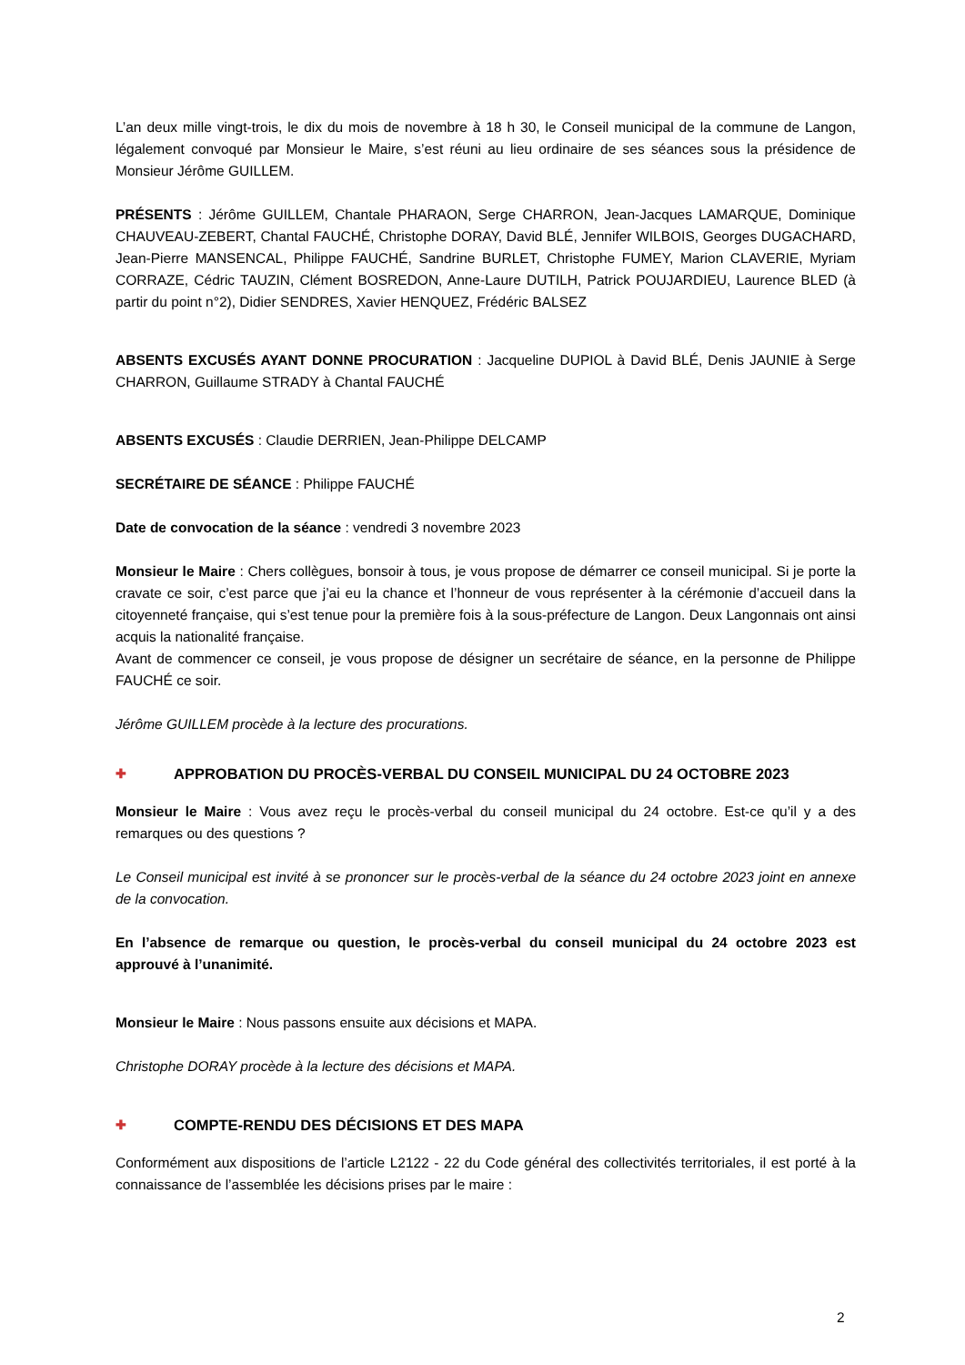L’an deux mille vingt-trois, le dix du mois de novembre à 18 h 30, le Conseil municipal de la commune de Langon, légalement convoqué par Monsieur le Maire, s’est réuni au lieu ordinaire de ses séances sous la présidence de Monsieur Jérôme GUILLEM.
PRÉSENTS : Jérôme GUILLEM, Chantale PHARAON, Serge CHARRON, Jean-Jacques LAMARQUE, Dominique CHAUVEAU-ZEBERT, Chantal FAUCHÉ, Christophe DORAY, David BLÉ, Jennifer WILBOIS, Georges DUGACHARD, Jean-Pierre MANSENCAL, Philippe FAUCHÉ, Sandrine BURLET, Christophe FUMEY, Marion CLAVERIE, Myriam CORRAZE, Cédric TAUZIN, Clément BOSREDON, Anne-Laure DUTILH, Patrick POUJARDIEU, Laurence BLED (à partir du point n°2), Didier SENDRES, Xavier HENQUEZ, Frédéric BALSEZ
ABSENTS EXCUSÉS AYANT DONNE PROCURATION : Jacqueline DUPIOL à David BLÉ, Denis JAUNIE à Serge CHARRON, Guillaume STRADY à Chantal FAUCHÉ
ABSENTS EXCUSÉS : Claudie DERRIEN, Jean-Philippe DELCAMP
SECRÉTAIRE DE SÉANCE : Philippe FAUCHÉ
Date de convocation de la séance : vendredi 3 novembre 2023
Monsieur le Maire : Chers collègues, bonsoir à tous, je vous propose de démarrer ce conseil municipal. Si je porte la cravate ce soir, c’est parce que j’ai eu la chance et l’honneur de vous représenter à la cérémonie d’accueil dans la citoyenneté française, qui s’est tenue pour la première fois à la sous-préfecture de Langon. Deux Langonnais ont ainsi acquis la nationalité française.
Avant de commencer ce conseil, je vous propose de désigner un secrétaire de séance, en la personne de Philippe FAUCHÉ ce soir.
Jérôme GUILLEM procède à la lecture des procurations.
✚ APPROBATION DU PROCÈS-VERBAL DU CONSEIL MUNICIPAL DU 24 OCTOBRE 2023
Monsieur le Maire : Vous avez reçu le procès-verbal du conseil municipal du 24 octobre. Est-ce qu’il y a des remarques ou des questions ?
Le Conseil municipal est invité à se prononcer sur le procès-verbal de la séance du 24 octobre 2023 joint en annexe de la convocation.
En l’absence de remarque ou question, le procès-verbal du conseil municipal du 24 octobre 2023 est approuvé à l’unanimité.
Monsieur le Maire : Nous passons ensuite aux décisions et MAPA.
Christophe DORAY procède à la lecture des décisions et MAPA.
✚ COMPTE-RENDU DES DÉCISIONS ET DES MAPA
Conformément aux dispositions de l’article L2122 - 22 du Code général des collectivités territoriales, il est porté à la connaissance de l’assemblée les décisions prises par le maire :
2